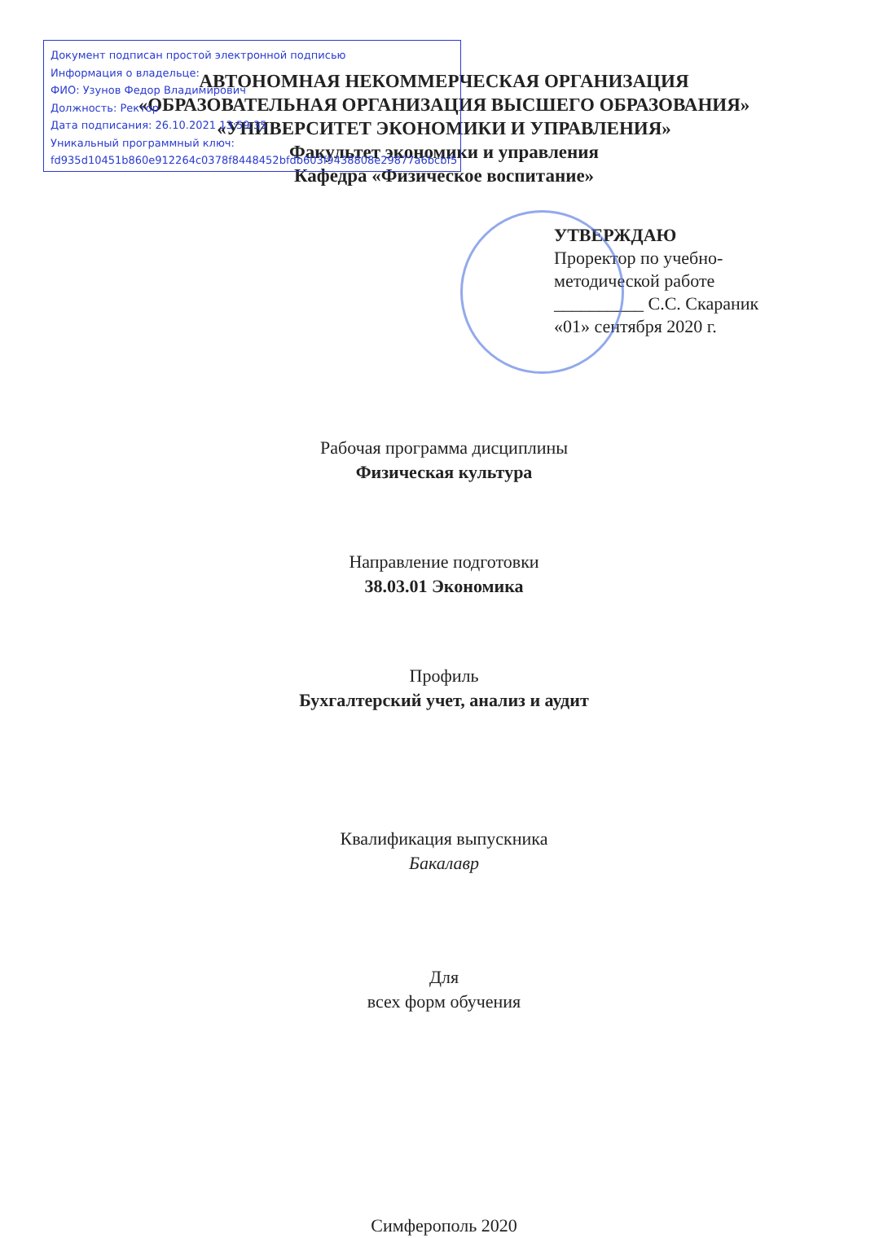Документ подписан простой электронной подписью
Информация о владельце:
ФИО: Узунов Федор Владимирович
Должность: Ректор
Дата подписания: 26.10.2021 13:59:35
Уникальный программный ключ:
fd935d10451b860e912264c0378f8448452bfdb603f9438808e29877a6bcbf5
АВТОНОМНАЯ НЕКОММЕРЧЕСКАЯ ОРГАНИЗАЦИЯ
«ОБРАЗОВАТЕЛЬНАЯ ОРГАНИЗАЦИЯ ВЫСШЕГО ОБРАЗОВАНИЯ»
«УНИВЕРСИТЕТ ЭКОНОМИКИ И УПРАВЛЕНИЯ»
Факультет экономики и управления
Кафедра «Физическое воспитание»
УТВЕРЖДАЮ
Проректор по учебно-
методической работе
__________ С.С. Скараник
«01» сентября 2020 г.
Рабочая программа дисциплины
Физическая культура
Направление подготовки
38.03.01 Экономика
Профиль
Бухгалтерский учет, анализ и аудит
Квалификация выпускника
Бакалавр
Для
всех форм обучения
Симферополь 2020